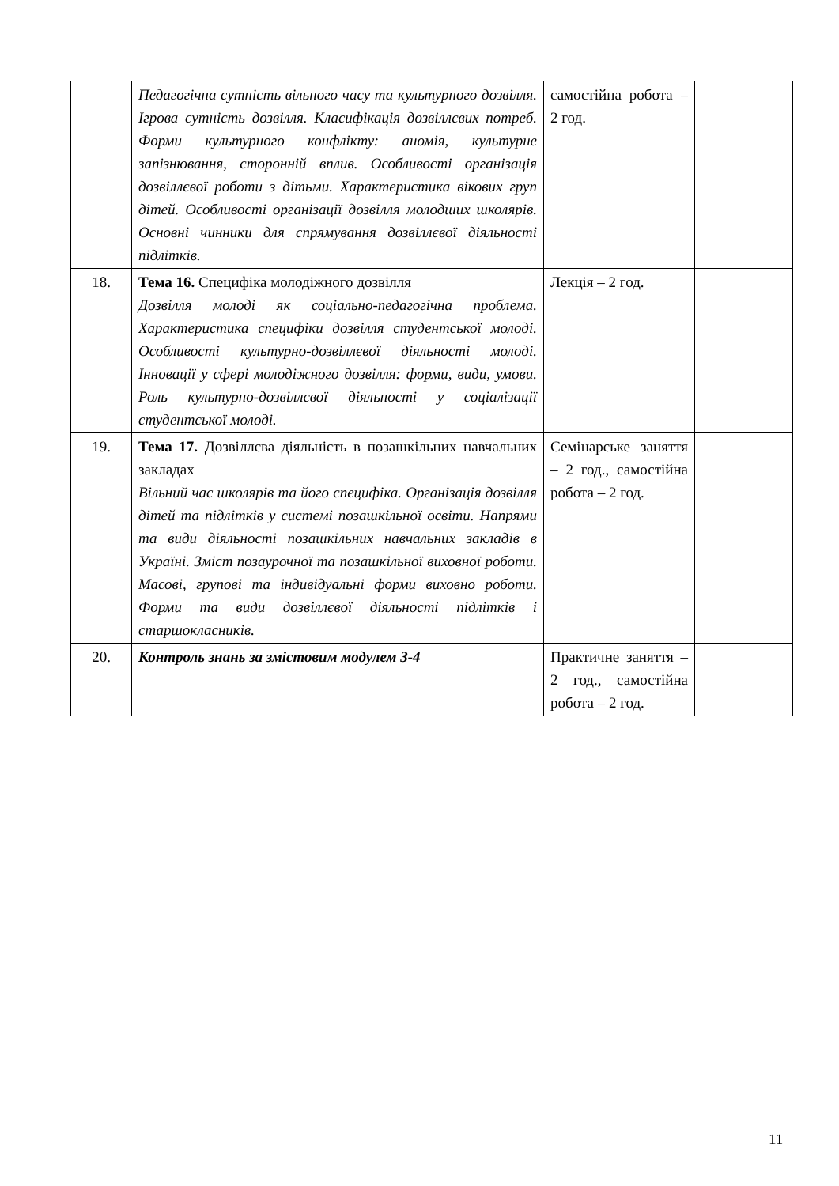| | Педагогічна сутність вільного часу та культурного дозвілля. Ігрова сутність дозвілля. Класифікація дозвіллєвих потреб. Форми культурного конфлікту: аномія, культурне запізнювання, сторонній вплив. Особливості організація дозвіллєвої роботи з дітьми. Характеристика вікових груп дітей. Особливості організації дозвілля молодших школярів. Основні чинники для спрямування дозвіллєвої діяльності підлітків. | самостійна робота – 2 год. | |
| 18. | Тема 16. Специфіка молодіжного дозвілля Дозвілля молоді як соціально-педагогічна проблема. Характеристика специфіки дозвілля студентської молоді. Особливості культурно-дозвіллєвої діяльності молоді. Інновації у сфері молодіжного дозвілля: форми, види, умови. Роль культурно-дозвіллєвої діяльності у соціалізації студентської молоді. | Лекція – 2 год. | |
| 19. | Тема 17. Дозвіллєва діяльність в позашкільних навчальних закладах Вільний час школярів та його специфіка. Організація дозвілля дітей та підлітків у системі позашкільної освіти. Напрями та види діяльності позашкільних навчальних закладів в Україні. Зміст позаурочної та позашкільної виховної роботи. Масові, групові та індивідуальні форми виховно роботи. Форми та види дозвіллєвої діяльності підлітків і старшокласників. | Семінарське заняття – 2 год., самостійна робота – 2 год. | |
| 20. | Контроль знань за змістовим модулем 3-4 | Практичне заняття – 2 год., самостійна робота – 2 год. | |
11